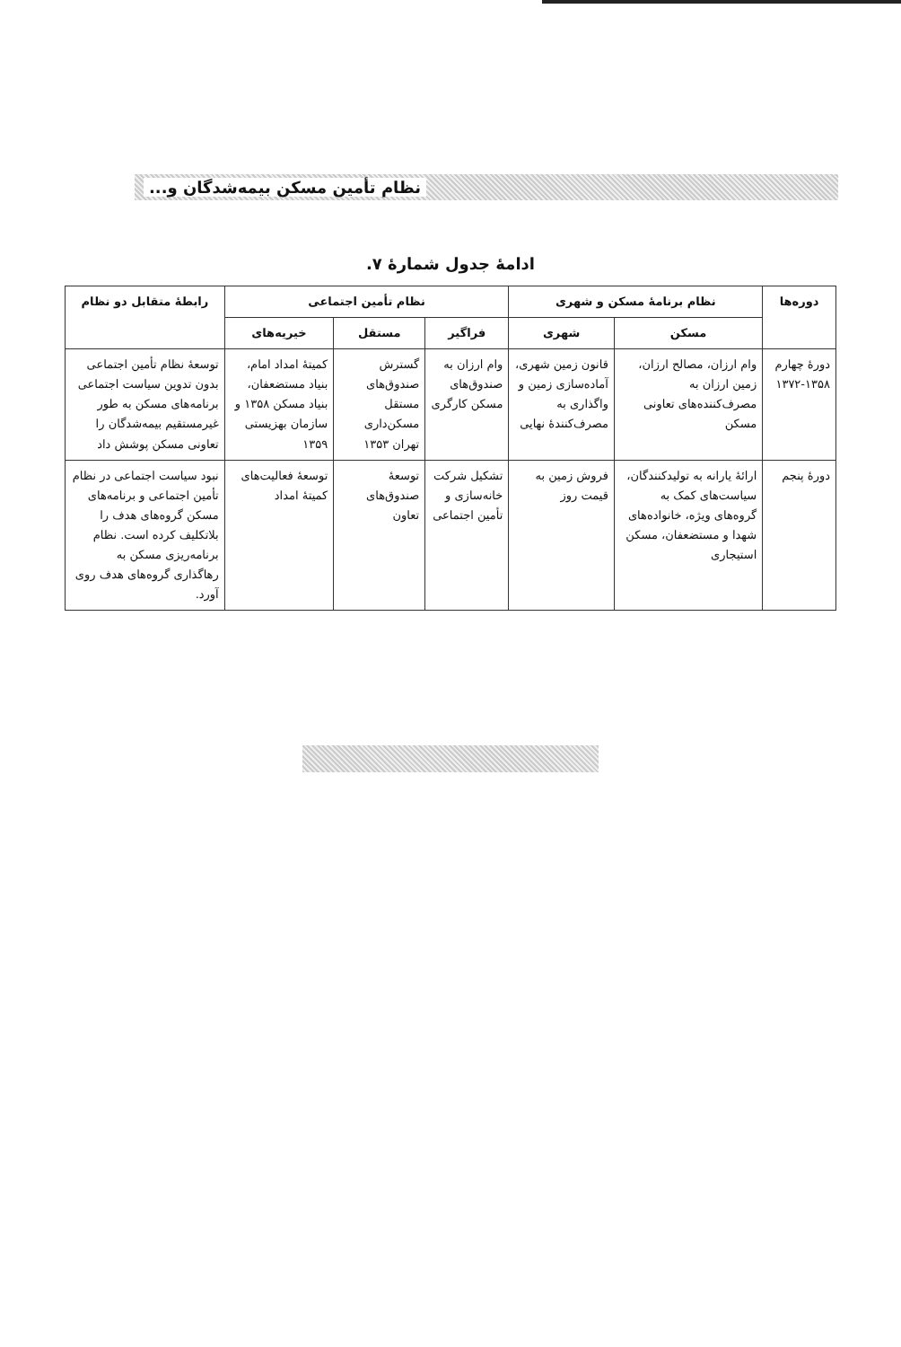نظام تأمین مسکن بیمه‌شدگان و...
ادامهٔ جدول شمارهٔ ۷.
| دوره‌ها | نظام برنامهٔ مسکن و شهری | | نظام تأمین اجتماعی | | | رابطهٔ متقابل دو نظام |
| --- | --- | --- | --- | --- | --- | --- |
| | مسکن | شهری | فراگیر | مستقل | خیریه‌های | |
| دورهٔ چهارم ۱۳۵۸-۱۳۷۲ | وام ارزان، مصالح ارزان، زمین ارزان به مصرف‌کننده‌های تعاونی مسکن | قانون زمین شهری، آماده‌سازی زمین و واگذاری به مصرف‌کنندهٔ نهایی | وام ارزان به صندوق‌های مسکن کارگری | گسترش صندوق‌های مستقل مسکن‌داری تهران ۱۳۵۳ | کمیتهٔ امداد امام، بنیاد مستضعفان، بنیاد مسکن ۱۳۵۸ و سازمان بهزیستی ۱۳۵۹ | توسعهٔ نظام تأمین اجتماعی بدون تدوین سیاست اجتماعی برنامه‌های مسکن به طور غیرمستقیم بیمه‌شدگان را تعاونی مسکن پوشش داد |
| دورهٔ پنجم | ارائهٔ یارانه به تولیدکنندگان، سیاست‌های کمک به گروه‌های ویژه، خانواده‌های شهدا و مستضعفان، مسکن استیجاری | فروش زمین به قیمت روز | تشکیل شرکت خانه‌سازی و تأمین اجتماعی | توسعهٔ صندوق‌های تعاون | توسعهٔ فعالیت‌های کمیتهٔ امداد | نبود سیاست اجتماعی در نظام تأمین اجتماعی و برنامه‌های مسکن گروه‌های هدف را بلاتکلیف کرده است. نظام برنامه‌ریزی مسکن به رها‌گذاری گروه‌های هدف روی آورد. |